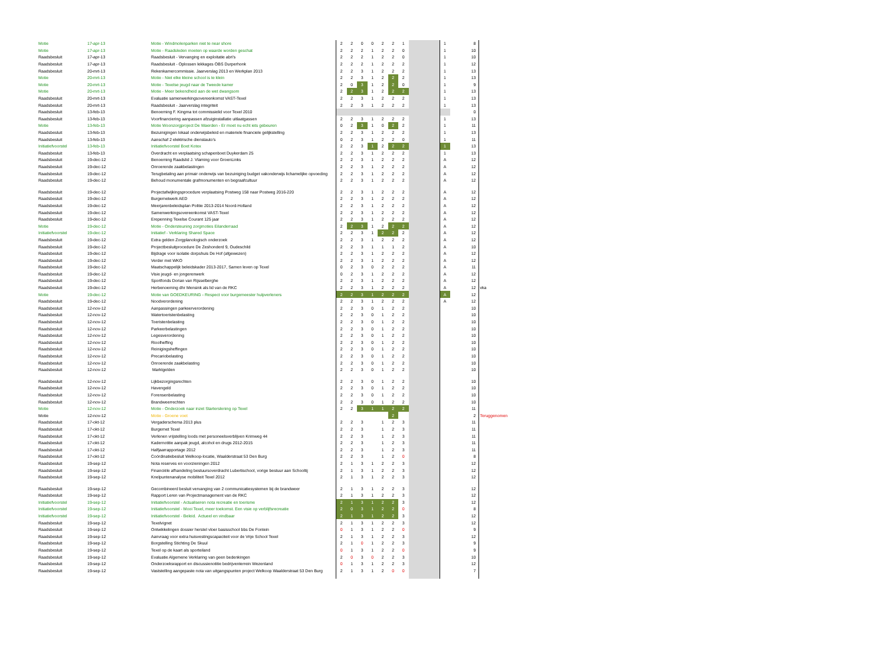| Motie | 17-apr-13 | Motie - Windmolenparken niet te near shore | 2 | 2 | 0 | 0 | 2 | 2 | 1 | | 1 | 8 | |
| Motie | 17-apr-13 | Motie - Raadsleden moeten op waarde worden geschat | 2 | 2 | 2 | 1 | 2 | 2 | 0 | | 1 | 10 | |
| Raadsbesluit | 17-apr-13 | Raadsbesluit - Vervanging en exploitatie abri's | 2 | 2 | 2 | 1 | 2 | 2 | 0 | | 1 | 10 | |
| Raadsbesluit | 17-apr-13 | Raadsbesluit - Oplossen lekkages OBS Durperhonk | 2 | 2 | 2 | 1 | 2 | 2 | 2 | | 1 | 12 | |
| Raadsbesluit | 20-mrt-13 | Rekenkamercommissie. Jaarverslag 2013 en Werkplan 2013 | 2 | 2 | 3 | 1 | 2 | 2 | 2 | | 1 | 13 | |
| Motie | 20-mrt-13 | Motie - Niet elke kleine school is te klein | 2 | 2 | 3 | 1 | 2 | 2 | 2 | | 1 | 13 | |
| Motie | 20-mrt-13 | Motie - Texelse jeugd naar de Tweede kamer | 2 | 0 | 3 | 1 | 2 | 2 | 0 | | 1 | 9 | |
| Motie | 20-mrt-13 | Motie - Meer bekendheid aan de wet dwangsom | 2 | 2 | 3 | 1 | 2 | 2 | 2 | | 1 | 13 | |
| Raadsbesluit | 20-mrt-13 | Evaluatie samenwerkingsovereenkomst VAST-Texel | 2 | 2 | 3 | 1 | 2 | 2 | 2 | | 1 | 13 | |
| Raadsbesluit | 20-mrt-13 | Raadsbesluit - Jaarverslag integriteit | 2 | 2 | 3 | 1 | 2 | 2 | 2 | | 1 | 13 | |
| Raadsbesluit | 13-feb-13 | Benoeming F. Kingma tot commissielid voor Texel 2010 | | | | | | | | | | 0 | |
| Raadsbesluit | 13-feb-13 | Voorfinanciering aanpassen afzuiginstallatie uitlaatgassen | 2 | 2 | 3 | 1 | 2 | 2 | 2 | | 1 | 13 | |
| Motie | 13-feb-13 | Motie Woonzorgproject De Waerden - Er moet nu echt iets gebeuren | 0 | 2 | 3 | 1 | 0 | 2 | 2 | | 1 | 11 | |
| Raadsbesluit | 13-feb-13 | Bezuinigingen lokaal onderwijsbeleid en materiele financiele gelijkstelling | 2 | 2 | 3 | 1 | 2 | 2 | 2 | | 1 | 13 | |
| Raadsbesluit | 13-feb-13 | Aanschaf 2 elektrische dienstauto's | 0 | 2 | 3 | 1 | 2 | 2 | 0 | | 1 | 11 | |
| Initiatiefvoorstel | 13-feb-13 | Initiatiefvoorstel Boet Kotex | 2 | 2 | 3 | 1 | 2 | 2 | 2 | | 1 | 13 | |
| Raadsbesluit | 13-feb-13 | Overdracht en verplaatsing schapenboet Duykerdam 25 | 2 | 2 | 3 | 1 | 2 | 2 | 2 | | 1 | 13 | |
| Raadsbesluit | 19-dec-12 | Benoeming Raadslid J. Vlaming voor GroenLinks | 2 | 2 | 3 | 1 | 2 | 2 | 2 | | A | 12 | |
| Raadsbesluit | 19-dec-12 | Onroerende zaakbelastingen | 2 | 2 | 3 | 1 | 2 | 2 | 2 | | A | 12 | |
| Raadsbesluit | 19-dec-12 | Terugbetaling aan primair onderwijs van bezuiniging budget vakonderwijs lichamelijke opvoeding | 2 | 2 | 3 | 1 | 2 | 2 | 2 | | A | 12 | |
| Raadsbesluit | 19-dec-12 | Behoud monumentale grafmonumenten en begraafcultuur | 2 | 2 | 3 | 1 | 2 | 2 | 2 | | A | 12 | |
| Raadsbesluit | 19-dec-12 | Projectafwijkingsprocedure verplaatsing Postweg 158 naar Postweg 2016-220 | 2 | 2 | 3 | 1 | 2 | 2 | 2 | | A | 12 | |
| Raadsbesluit | 19-dec-12 | Burgernetwerk AED | 2 | 2 | 3 | 1 | 2 | 2 | 2 | | A | 12 | |
| Raadsbesluit | 19-dec-12 | Meerjarenbeleidsplan Politie 2013-2014 Noord-Holland | 2 | 2 | 3 | 1 | 2 | 2 | 2 | | A | 12 | |
| Raadsbesluit | 19-dec-12 | Samenwerkingsovereenkomst VAST-Texel | 2 | 2 | 3 | 1 | 2 | 2 | 2 | | A | 12 | |
| Raadsbesluit | 19-dec-12 | Erepenning Texelse Courant 125 jaar | 2 | 2 | 3 | 1 | 2 | 2 | 2 | | A | 12 | |
| Motie | 19-dec-12 | Motie - Ondersteuning zorgmoties Eilanderraad | 2 | 2 | 3 | 1 | 2 | 2 | 2 | | A | 12 | |
| Initiatiefvoorstel | 19-dec-12 | Initiatief - Verklaring Shared Space | 2 | 2 | 3 | 1 | 2 | 2 | 2 | | A | 12 | |
| Raadsbesluit | 19-dec-12 | Extra gelden Zorgplanologisch onderzoek | 2 | 2 | 3 | 1 | 2 | 2 | 2 | | A | 12 | |
| Raadsbesluit | 19-dec-12 | Projectbesluitprocedure De Zeshonderd 9, Oudeschild | 2 | 2 | 3 | 1 | 1 | 1 | 2 | | A | 10 | |
| Raadsbesluit | 19-dec-12 | Bijdrage voor isolatie dorpshuis De Hof (afgewezen) | 2 | 2 | 3 | 1 | 2 | 2 | 2 | | A | 12 | |
| Raadsbesluit | 19-dec-12 | Verder met WKO | 2 | 2 | 3 | 1 | 2 | 2 | 2 | | A | 12 | |
| Raadsbesluit | 19-dec-12 | Maatschappelijk beleidskader 2013-2017, Samen leven op Texel | 0 | 2 | 3 | 0 | 2 | 2 | 2 | | A | 11 | |
| Raadsbesluit | 19-dec-12 | Visie jeugd- en jongerenwerk | 0 | 2 | 3 | 1 | 2 | 2 | 2 | | A | 12 | |
| Raadsbesluit | 19-dec-12 | Sportfonds Dorian van Rijsselberghe | 2 | 2 | 3 | 1 | 2 | 2 | 2 | | A | 12 | |
| Raadsbesluit | 19-dec-12 | Herbenoeming dhr Mensink als lid van de RKC | 2 | 2 | 3 | 1 | 2 | 2 | 2 | | A | 12 | vka |
| Motie | 19-dec-12 | Motie van GOEDKEURING - Respect voor burgemeester hulpverleners | 2 | 2 | 3 | 1 | 2 | 2 | 2 | | A | 12 | |
| Raadsbesluit | 19-dec-12 | Noodverordening | 2 | 2 | 3 | 1 | 2 | 2 | 2 | | A | 12 | |
| Raadsbesluit | 12-nov-12 | Aanpassingen parkeerverordening | 2 | 2 | 3 | 0 | 1 | 2 | 2 | | | 10 | |
| Raadsbesluit | 12-nov-12 | Watertoeristenbelasting | 2 | 2 | 3 | 0 | 1 | 2 | 2 | | | 10 | |
| Raadsbesluit | 12-nov-12 | Toeristenbelasting | 2 | 2 | 3 | 0 | 1 | 2 | 2 | | | 10 | |
| Raadsbesluit | 12-nov-12 | Parkeerbelastingen | 2 | 2 | 3 | 0 | 1 | 2 | 2 | | | 10 | |
| Raadsbesluit | 12-nov-12 | Legesverordening | 2 | 2 | 3 | 0 | 1 | 2 | 2 | | | 10 | |
| Raadsbesluit | 12-nov-12 | Rioolheffing | 2 | 2 | 3 | 0 | 1 | 2 | 2 | | | 10 | |
| Raadsbesluit | 12-nov-12 | Reinigingsheffingen | 2 | 2 | 3 | 0 | 1 | 2 | 2 | | | 10 | |
| Raadsbesluit | 12-nov-12 | Precariobelasting | 2 | 2 | 3 | 0 | 1 | 2 | 2 | | | 10 | |
| Raadsbesluit | 12-nov-12 | Onroerende zaakbelasting | 2 | 2 | 3 | 0 | 1 | 2 | 2 | | | 10 | |
| Raadsbesluit | 12-nov-12 | Marktgelden | 2 | 2 | 3 | 0 | 1 | 2 | 2 | | | 10 | |
| Raadsbesluit | 12-nov-12 | Lijkbezorgingsrechten | 2 | 2 | 3 | 0 | 1 | 2 | 2 | | | 10 | |
| Raadsbesluit | 12-nov-12 | Havengeld | 2 | 2 | 3 | 0 | 1 | 2 | 2 | | | 10 | |
| Raadsbesluit | 12-nov-12 | Forensenbelasting | 2 | 2 | 3 | 0 | 1 | 2 | 2 | | | 10 | |
| Raadsbesluit | 12-nov-12 | Brandweerrechten | 2 | 2 | 3 | 0 | 1 | 2 | 2 | | | 10 | |
| Motie | 12-nov-12 | Motie - Onderzoek naar inzet Starterslening op Texel | 2 | 2 | 3 | 1 | 1 | 2 | 2 | | | 11 | |
| Motie | 12-nov-12 | Motie - Groene voet | | | | | | 2 | | | | 2 | Teruggenomen |
| Raadsbesluit | 17-okt-12 | Vergaderschema 2013 plus | 2 | 2 | 3 | | 1 | 2 | 3 | | | 11 | |
| Raadsbesluit | 17-okt-12 | Burgernet Texel | 2 | 2 | 3 | | 1 | 2 | 3 | | | 11 | |
| Raadsbesluit | 17-okt-12 | Verlenen vrijstelling loods met personeelsverblijven Krimweg 44 | 2 | 2 | 3 | | 1 | 2 | 3 | | | 11 | |
| Raadsbesluit | 17-okt-12 | Kadernotitie aanpak jeugd, alcohol en drugs 2012-2015 | 2 | 2 | 3 | | 1 | 2 | 3 | | | 11 | |
| Raadsbesluit | 17-okt-12 | Halfjaarrapportage 2012 | 2 | 2 | 3 | | 1 | 2 | 3 | | | 11 | |
| Raadsbesluit | 17-okt-12 | Coördinatiebesluit Welkoop-locatie, Waalderstraat 53 Den Burg | 2 | 2 | 3 | | 1 | 2 | 0 | | | 8 | |
| Raadsbesluit | 19-sep-12 | Nota reserves en voorzieningen 2012 | 2 | 1 | 3 | 1 | 2 | 2 | 3 | | | 12 | |
| Raadsbesluit | 19-sep-12 | Financiële afhandeling bestuursoverdracht Lubertischool, vorige bestuur aan Schooltij | 2 | 1 | 3 | 1 | 2 | 2 | 3 | | | 12 | |
| Raadsbesluit | 19-sep-12 | Knelpuntenanalyse mobiliteit Texel 2012 | 2 | 1 | 3 | 1 | 2 | 2 | 3 | | | 12 | |
| Raadsbesluit | 19-sep-12 | Gecombineerd besluit vervanging van 2 communicatiesystemen bij de brandweer | 2 | 1 | 3 | 1 | 2 | 2 | 3 | | | 12 | |
| Raadsbesluit | 19-sep-12 | Rapport Leren van Projectmanagement van de RKC | 2 | 1 | 3 | 1 | 2 | 2 | 3 | | | 12 | |
| Initiatiefvoorstel | 19-sep-12 | Initiatiefvoorstel - Actualiseren nota recreatie en toerisme | 2 | 1 | 3 | 1 | 2 | 2 | 3 | | | 12 | |
| Initiatiefvoorstel | 19-sep-12 | Initiatiefvoorstel - Mooi Texel, meer toekomst. Een visie op verblijfsrecreatie | 2 | 0 | 3 | 1 | 2 | 2 | 0 | | | 8 | |
| Initiatiefvoorstel | 19-sep-12 | Initiatiefvoorstel - Beleid. Actueel en vindbaar | 2 | 1 | 3 | 1 | 2 | 2 | 3 | | | 12 | |
| Raadsbesluit | 19-sep-12 | Texelvignet | 2 | 1 | 3 | 1 | 2 | 2 | 3 | | | 12 | |
| Raadsbesluit | 19-sep-12 | Ontwikkelingen dossier herstel vloer basisschool bbs De Fontein | 0 | 1 | 3 | 1 | 2 | 2 | 0 | | | 9 | |
| Raadsbesluit | 19-sep-12 | Aanvraag voor extra huisvestingscapaciteit voor de Vrije School Texel | 2 | 1 | 3 | 1 | 2 | 2 | 3 | | | 12 | |
| Raadsbesluit | 19-sep-12 | Borgstelling Stichting De Skuul | 2 | 1 | 0 | 1 | 2 | 2 | 3 | | | 9 | |
| Raadsbesluit | 19-sep-12 | Texel op de kaart als sporteiland | 0 | 1 | 3 | 1 | 2 | 2 | 0 | | | 9 | |
| Raadsbesluit | 19-sep-12 | Evaluatie Algemene Verklaring van geen bedenkingen | 2 | 0 | 3 | 0 | 2 | 2 | 3 | | | 10 | |
| Raadsbesluit | 19-sep-12 | Onderzoeksrapport en discussienotitie bedrijventerrein Wezenland | 0 | 1 | 3 | 1 | 2 | 2 | 3 | | | 12 | |
| Raadsbesluit | 19-sep-12 | Vaststelling aangepaste nota van uitgangspunten project Welkoop Waalderstraat 53 Den Burg | 2 | 1 | 3 | 1 | 2 | 0 | 0 | | | 7 | |